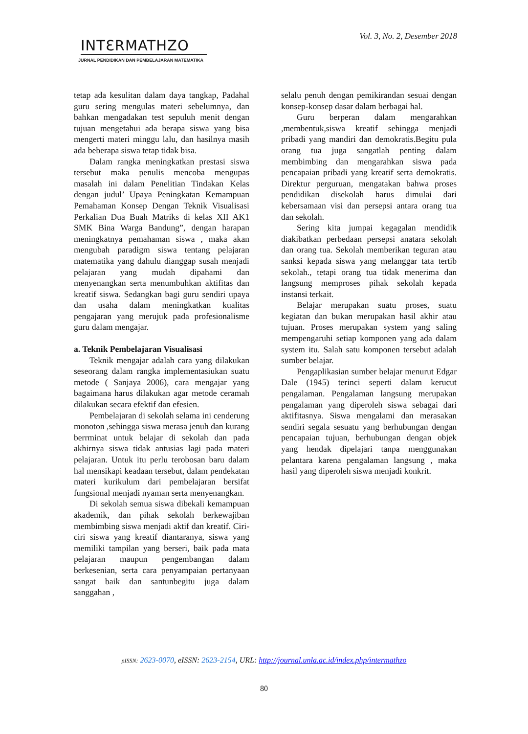Vol. 3, No. 2, Desember 2018
INTƐRMATHZO
JURNAL PENDIDIKAN DAN PEMBELAJARAN MATEMATIKA
tetap ada kesulitan dalam daya tangkap, Padahal guru sering mengulas materi sebelumnya, dan bahkan mengadakan test sepuluh menit dengan tujuan mengetahui ada berapa siswa yang bisa mengerti materi minggu lalu, dan hasilnya masih ada beberapa siswa tetap tidak bisa.
Dalam rangka meningkatkan prestasi siswa tersebut maka penulis mencoba mengupas masalah ini dalam Penelitian Tindakan Kelas dengan judul’ Upaya Peningkatan Kemampuan Pemahaman Konsep Dengan Teknik Visualisasi Perkalian Dua Buah Matriks di kelas XII AK1 SMK Bina Warga Bandung”, dengan harapan meningkatnya pemahaman siswa , maka akan mengubah paradigm siswa tentang pelajaran matematika yang dahulu dianggap susah menjadi pelajaran yang mudah dipahami dan menyenangkan serta menumbuhkan aktifitas dan kreatif siswa. Sedangkan bagi guru sendiri upaya dan usaha dalam meningkatkan kualitas pengajaran yang merujuk pada profesionalisme guru dalam mengajar.
a. Teknik Pembelajaran Visualisasi
Teknik mengajar adalah cara yang dilakukan seseorang dalam rangka implementasiukan suatu metode ( Sanjaya 2006), cara mengajar yang bagaimana harus dilakukan agar metode ceramah dilakukan secara efektif dan efesien.
Pembelajaran di sekolah selama ini cenderung monoton ,sehingga siswa merasa jenuh dan kurang berrminat untuk belajar di sekolah dan pada akhirnya siswa tidak antusias lagi pada materi pelajaran. Untuk itu perlu terobosan baru dalam hal mensikapi keadaan tersebut, dalam pendekatan materi kurikulum dari pembelajaran bersifat fungsional menjadi nyaman serta menyenangkan.
Di sekolah semua siswa dibekali kemampuan akademik, dan pihak sekolah berkewajiban membimbing siswa menjadi aktif dan kreatif. Ciri-ciri siswa yang kreatif diantaranya, siswa yang memiliki tampilan yang berseri, baik pada mata pelajaran maupun pengembangan dalam berkesenian, serta cara penyampaian pertanyaan sangat baik dan santunbegitu juga dalam sanggahan ,
selalu penuh dengan pemikirandan sesuai dengan konsep-konsep dasar dalam berbagai hal.
Guru berperan dalam mengarahkan ,membentuk,siswa kreatif sehingga menjadi pribadi yang mandiri dan demokratis.Begitu pula orang tua juga sangatlah penting dalam membimbing dan mengarahkan siswa pada pencapaian pribadi yang kreatif serta demokratis. Direktur perguruan, mengatakan bahwa proses pendidikan disekolah harus dimulai dari kebersamaan visi dan persepsi antara orang tua dan sekolah.
Sering kita jumpai kegagalan mendidik diakibatkan perbedaan persepsi anatara sekolah dan orang tua. Sekolah memberikan teguran atau sanksi kepada siswa yang melanggar tata tertib sekolah., tetapi orang tua tidak menerima dan langsung memproses pihak sekolah kepada instansi terkait.
Belajar merupakan suatu proses, suatu kegiatan dan bukan merupakan hasil akhir atau tujuan. Proses merupakan system yang saling mempengaruhi setiap komponen yang ada dalam system itu. Salah satu komponen tersebut adalah sumber belajar.
Pengaplikasian sumber belajar menurut Edgar Dale (1945) terinci seperti dalam kerucut pengalaman. Pengalaman langsung merupakan pengalaman yang diperoleh siswa sebagai dari aktifitasnya. Siswa mengalami dan merasakan sendiri segala sesuatu yang berhubungan dengan pencapaian tujuan, berhubungan dengan objek yang hendak dipelajari tanpa menggunakan pelantara karena pengalaman langsung , maka hasil yang diperoleh siswa menjadi konkrit.
pISSN: 2623-0070, eISSN: 2623-2154, URL: http://journal.unla.ac.id/index.php/intermathzo
80